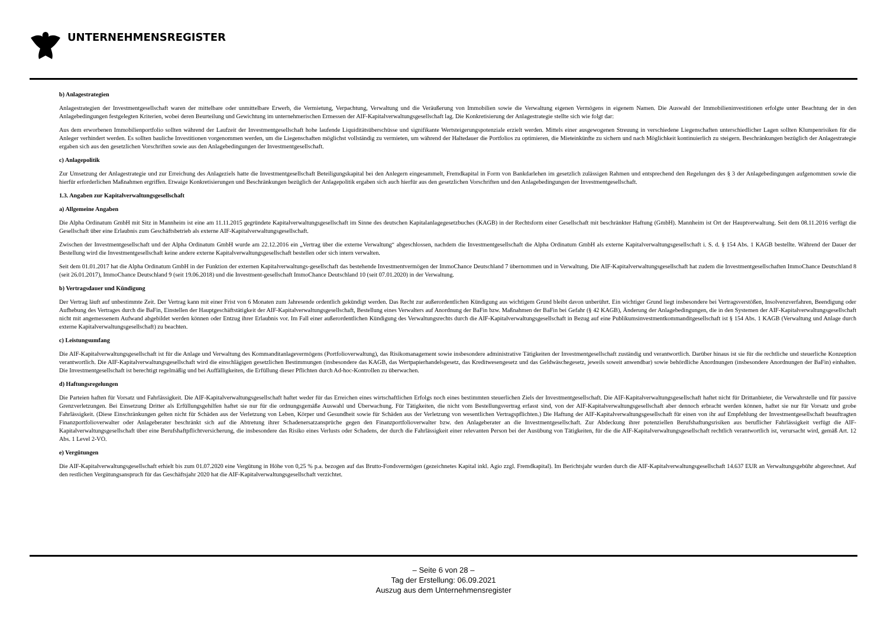UNTERNEHMENSREGISTER
b) Anlagestrategien
Anlagestrategien der Investmentgesellschaft waren der mittelbare oder unmittelbare Erwerb, die Vermietung, Verpachtung, Verwaltung und die Veräußerung von Immobilien sowie die Verwaltung eigenen Vermögens in eigenem Namen. Die Auswahl der Immobilieninvestitionen erfolgte unter Beachtung der in den Anlagebedingungen festgelegten Kriterien, wobei deren Beurteilung und Gewichtung im unternehmerischen Ermessen der AIF-Kapitalverwaltungsgesellschaft lag. Die Konkretisierung der Anlagestrategie stellte sich wie folgt dar:
Aus dem erworbenen Immobilienportfolio sollten während der Laufzeit der Investmentgesellschaft hohe laufende Liquiditätsüberschüsse und signifikante Wertsteigerungspotenziale erzielt werden. Mittels einer ausgewogenen Streuung in verschiedene Liegenschaften unterschiedlicher Lagen sollten Klumpenrisiken für die Anleger verhindert werden. Es sollten bauliche Investitionen vorgenommen werden, um die Liegenschaften möglichst vollständig zu vermieten, um während der Haltedauer die Portfolios zu optimieren, die Mieteinkünfte zu sichern und nach Möglichkeit kontinuierlich zu steigern. Beschränkungen bezüglich der Anlagestrategie ergaben sich aus den gesetzlichen Vorschriften sowie aus den Anlagebedingungen der Investmentgesellschaft.
c) Anlagepolitik
Zur Umsetzung der Anlagestrategie und zur Erreichung des Anlageziels hatte die Investmentgesellschaft Beteiligungskapital bei den Anlegern eingesammelt, Fremdkapital in Form von Bankdarlehen im gesetzlich zulässigen Rahmen und entsprechend den Regelungen des § 3 der Anlagebedingungen aufgenommen sowie die hierfür erforderlichen Maßnahmen ergriffen. Etwaige Konkretisierungen und Beschränkungen bezüglich der Anlagepolitik ergaben sich auch hierfür aus den gesetzlichen Vorschriften und den Anlagebedingungen der Investmentgesellschaft.
1.3. Angaben zur Kapitalverwaltungsgesellschaft
a) Allgemeine Angaben
Die Alpha Ordinatum GmbH mit Sitz in Mannheim ist eine am 11.11.2015 gegründete Kapitalverwaltungsgesellschaft im Sinne des deutschen Kapitalanlagegesetzbuches (KAGB) in der Rechtsform einer Gesellschaft mit beschränkter Haftung (GmbH). Mannheim ist Ort der Hauptverwaltung. Seit dem 08.11.2016 verfügt die Gesellschaft über eine Erlaubnis zum Geschäftsbetrieb als externe AIF-Kapitalverwaltungsgesellschaft.
Zwischen der Investmentgesellschaft und der Alpha Ordinatum GmbH wurde am 22.12.2016 ein „Vertrag über die externe Verwaltung“ abgeschlossen, nachdem die Investmentgesellschaft die Alpha Ordinatum GmbH als externe Kapitalverwaltungsgesellschaft i. S. d. § 154 Abs. 1 KAGB bestellte. Während der Dauer der Bestellung wird die Investmentgesellschaft keine andere externe Kapitalverwaltungsgesellschaft bestellen oder sich intern verwalten.
Seit dem 01.01.2017 hat die Alpha Ordinatum GmbH in der Funktion der externen Kapitalverwaltungs-gesellschaft das bestehende Investmentvermögen der ImmoChance Deutschland 7 übernommen und in Verwaltung. Die AIF-Kapitalverwaltungsgesellschaft hat zudem die Investmentgesellschaften ImmoChance Deutschland 8 (seit 26.01.2017), ImmoChance Deutschland 9 (seit 19.06.2018) und die Investment-gesellschaft ImmoChance Deutschland 10 (seit 07.01.2020) in der Verwaltung.
b) Vertragsdauer und Kündigung
Der Vertrag läuft auf unbestimmte Zeit. Der Vertrag kann mit einer Frist von 6 Monaten zum Jahresende ordentlich gekündigt werden. Das Recht zur außerordentlichen Kündigung aus wichtigem Grund bleibt davon unberührt. Ein wichtiger Grund liegt insbesondere bei Vertragsverstößen, Insolvenzverfahren, Beendigung oder Aufhebung des Vertrages durch die BaFin, Einstellen der Hauptgeschäftstätigkeit der AIF-Kapitalverwaltungsgesellschaft, Bestellung eines Verwalters auf Anordnung der BaFin bzw. Maßnahmen der BaFin bei Gefahr (§ 42 KAGB), Änderung der Anlagebedingungen, die in den Systemen der AIF-Kapitalverwaltungsgesellschaft nicht mit angemessenem Aufwand abgebildet werden können oder Entzug ihrer Erlaubnis vor. Im Fall einer außerordentlichen Kündigung des Verwaltungsrechts durch die AIF-Kapitalverwaltungsgesellschaft in Bezug auf eine Publikumsinvestmentkommanditgesellschaft ist § 154 Abs. 1 KAGB (Verwaltung und Anlage durch externe Kapitalverwaltungsgesellschaft) zu beachten.
c) Leistungsumfang
Die AIF-Kapitalverwaltungsgesellschaft ist für die Anlage und Verwaltung des Kommanditanlagevermögens (Portfolioverwaltung), das Risikomanagement sowie insbesondere administrative Tätigkeiten der Investmentgesellschaft zuständig und verantwortlich. Darüber hinaus ist sie für die rechtliche und steuerliche Konzeption verantwortlich. Die AIF-Kapitalverwaltungsgesellschaft wird die einschlägigen gesetzlichen Bestimmungen (insbesondere das KAGB, das Wertpapierhandelsgesetz, das Kreditwesengesetz und das Geldwäschegesetz, jeweils soweit anwendbar) sowie behördliche Anordnungen (insbesondere Anordnungen der BaFin) einhalten. Die Investmentgesellschaft ist berechtigt regelmäßig und bei Auffälligkeiten, die Erfüllung dieser Pflichten durch Ad-hoc-Kontrollen zu überwachen.
d) Haftungsregelungen
Die Parteien haften für Vorsatz und Fahrlässigkeit. Die AIF-Kapitalverwaltungsgesellschaft haftet weder für das Erreichen eines wirtschaftlichen Erfolgs noch eines bestimmten steuerlichen Ziels der Investmentgesellschaft. Die AIF-Kapitalverwaltungsgesellschaft haftet nicht für Drittanbieter, die Verwahrstelle und für passive Grenzverletzungen. Bei Einsetzung Dritter als Erfüllungsgehilfen haftet sie nur für die ordnungsgemäße Auswahl und Überwachung. Für Tätigkeiten, die nicht vom Bestellungsvertrag erfasst sind, von der AIF-Kapitalverwaltungsgesellschaft aber dennoch erbracht werden können, haftet sie nur für Vorsatz und grobe Fahrlässigkeit. (Diese Einschränkungen gelten nicht für Schäden aus der Verletzung von Leben, Körper und Gesundheit sowie für Schäden aus der Verletzung von wesentlichen Vertragspflichten.) Die Haftung der AIF-Kapitalverwaltungsgesellschaft für einen von ihr auf Empfehlung der Investmentgesellschaft beauftragten Finanzportfolioverwalter oder Anlageberater beschränkt sich auf die Abtretung ihrer Schadenersatzansprüche gegen den Finanzportfolioverwalter bzw. den Anlageberater an die Investmentgesellschaft. Zur Abdeckung ihrer potenziellen Berufshaftungsrisiken aus beruflicher Fahrlässigkeit verfügt die AIF-Kapitalverwaltungsgesellschaft über eine Berufshaftpflichtversicherung, die insbesondere das Risiko eines Verlusts oder Schadens, der durch die Fahrlässigkeit einer relevanten Person bei der Ausübung von Tätigkeiten, für die die AIF-Kapitalverwaltungsgesellschaft rechtlich verantwortlich ist, verursacht wird, gemäß Art. 12 Abs. 1 Level 2-VO.
e) Vergütungen
Die AIF-Kapitalverwaltungsgesellschaft erhielt bis zum 01.07.2020 eine Vergütung in Höhe von 0,25 % p.a. bezogen auf das Brutto-Fondsvermögen (gezeichnetes Kapital inkl. Agio zzgl. Fremdkapital). Im Berichtsjahr wurden durch die AIF-Kapitalverwaltungsgesellschaft 14.637 EUR an Verwaltungsgebühr abgerechnet. Auf den restlichen Vergütungsanspruch für das Geschäftsjahr 2020 hat die AIF-Kapitalverwaltungsgesellschaft verzichtet.
– Seite 6 von 28 –
Tag der Erstellung: 06.09.2021
Auszug aus dem Unternehmensregister